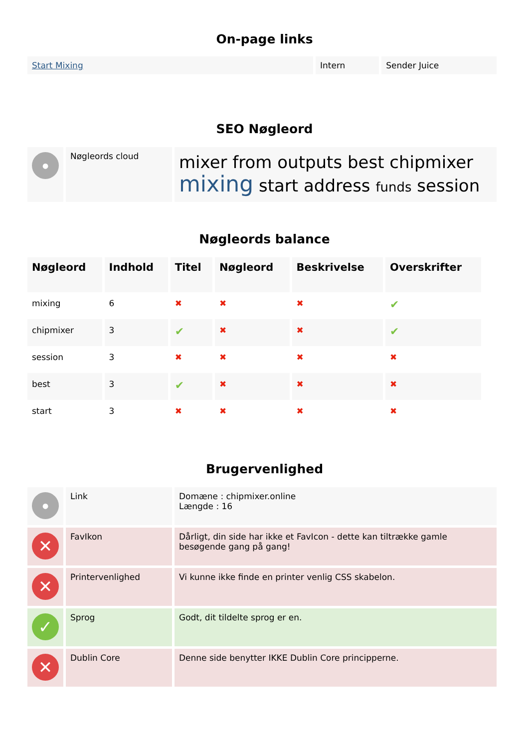On-page links
| Start Mixing | Intern | Sender Juice |
SEO Nøgleord
| ● | Nøgleords cloud | mixer from outputs best chipmixer mixing start address funds session |
Nøgleords balance
| Nøgleord | Indhold | Titel | Nøgleord | Beskrivelse | Overskrifter |
| --- | --- | --- | --- | --- | --- |
| mixing | 6 | ✖ | ✖ | ✖ | ✔ |
| chipmixer | 3 | ✔ | ✖ | ✖ | ✔ |
| session | 3 | ✖ | ✖ | ✖ | ✖ |
| best | 3 | ✔ | ✖ | ✖ | ✖ |
| start | 3 | ✖ | ✖ | ✖ | ✖ |
Brugervenlighed
| ● | Link | Domæne : chipmixer.online Længde : 16 |
| ✕ | FavIkon | Dårligt, din side har ikke et FavIcon - dette kan tiltrække gamle besøgende gang på gang! |
| ✕ | Printervenlighed | Vi kunne ikke finde en printer venlig CSS skabelon. |
| ✓ | Sprog | Godt, dit tildelte sprog er en. |
| ✕ | Dublin Core | Denne side benytter IKKE Dublin Core principperne. |